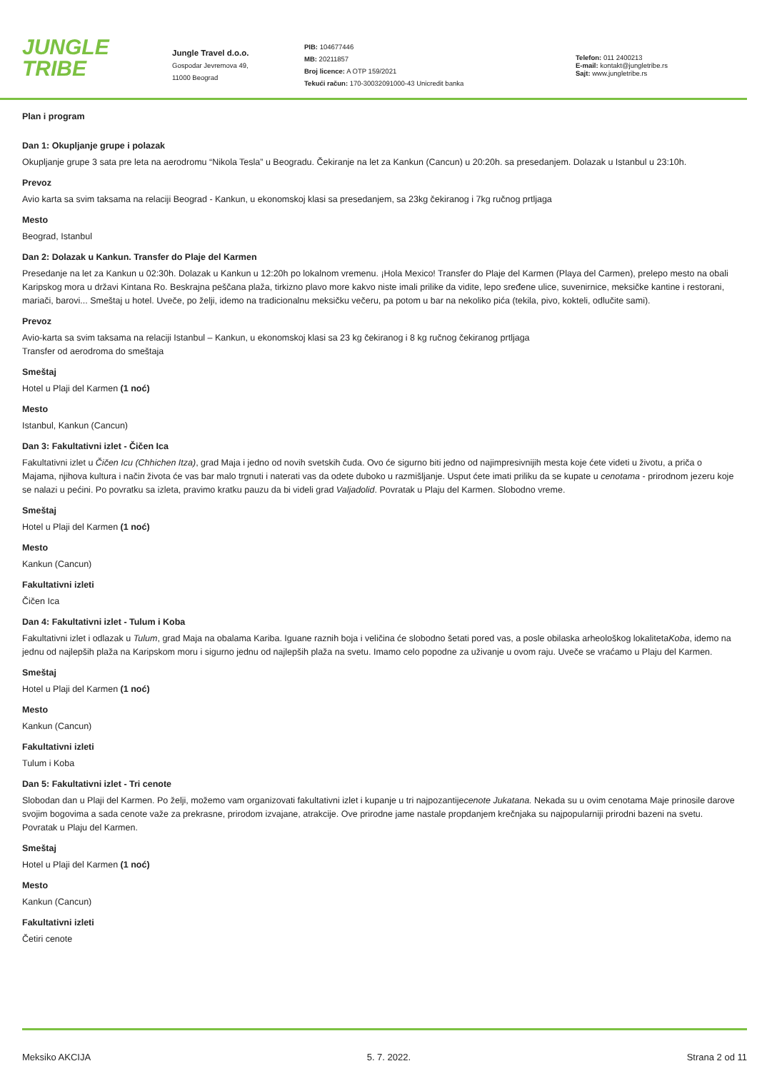JUNGLE
TRIBE
Jungle Travel d.o.o.
Gospodar Jevremova 49,
11000 Beograd
PIB: 104677446
MB: 20211857
Broj licence: A OTP 159/2021
Tekući račun: 170-30032091000-43 Unicredit banka
Telefon: 011 2400213
E-mail: kontakt@jungletribe.rs
Sajt: www.jungletribe.rs
Plan i program
Dan 1: Okupljanje grupe i polazak
Okupljanje grupe 3 sata pre leta na aerodromu “Nikola Tesla” u Beogradu. Čekiranje na let za Kankun (Cancun) u 20:20h. sa presedanjem. Dolazak u Istanbul u 23:10h.
Prevoz
Avio karta sa svim taksama na relaciji Beograd - Kankun, u ekonomskoj klasi sa presedanjem, sa 23kg čekiranog i 7kg ručnog prtljaga
Mesto
Beograd, Istanbul
Dan 2: Dolazak u Kankun. Transfer do Plaje del Karmen
Presedanje na let za Kankun u 02:30h. Dolazak u Kankun u 12:20h po lokalnom vremenu. ¡Hola Mexico! Transfer do Plaje del Karmen (Playa del Carmen), prelepo mesto na obali Karipskog mora u državi Kintana Ro. Beskrajna peščana plaža, tirkizno plavo more kakvo niste imali prilike da vidite, lepo sređene ulice, suvenirnice, meksičke kantine i restorani, mariači, barovi... Smeštaj u hotel. Uveče, po želji, idemo na tradicionalnu meksičku večeru, pa potom u bar na nekoliko pića (tekila, pivo, kokteli, odlučite sami).
Prevoz
Avio-karta sa svim taksama na relaciji Istanbul – Kankun, u ekonomskoj klasi sa 23 kg čekiranog i 8 kg ručnog čekiranog prtljaga
Transfer od aerodroma do smeštaja
Smeštaj
Hotel u Plaji del Karmen (1 noć)
Mesto
Istanbul, Kankun (Cancun)
Dan 3: Fakultativni izlet - Čičen Ica
Fakultativni izlet u Čičen Icu (Chhichen Itza), grad Maja i jedno od novih svetskih čuda. Ovo će sigurno biti jedno od najimpresivnijih mesta koje ćete videti u životu, a priča o Majama, njihova kultura i način života će vas bar malo trgnuti i naterati vas da odete duboko u razmišljanje. Usput ćete imati priliku da se kupate u cenotama - prirodnom jezeru koje se nalazi u pećini. Po povratku sa izleta, pravimo kratku pauzu da bi videli grad Valjadolid. Povratak u Plaju del Karmen. Slobodno vreme.
Smeštaj
Hotel u Plaji del Karmen (1 noć)
Mesto
Kankun (Cancun)
Fakultativni izleti
Čičen Ica
Dan 4: Fakultativni izlet - Tulum i Koba
Fakultativni izlet i odlazak u Tulum, grad Maja na obalama Kariba. Iguane raznih boja i veličina će slobodno šetati pored vas, a posle obilaska arheološkog lokalitetaKoba, idemo na jednu od najlepših plaža na Karipskom moru i sigurno jednu od najlepših plaža na svetu. Imamo celo popodne za uživanje u ovom raju. Uveče se vraćamo u Plaju del Karmen.
Smeštaj
Hotel u Plaji del Karmen (1 noć)
Mesto
Kankun (Cancun)
Fakultativni izleti
Tulum i Koba
Dan 5: Fakultativni izlet - Tri cenote
Slobodan dan u Plaji del Karmen. Po želji, možemo vam organizovati fakultativni izlet i kupanje u tri najpozantijecenote Jukatana. Nekada su u ovim cenotama Maje prinosile darove svojim bogovima a sada cenote važe za prekrasne, prirodom izvajane, atrakcije. Ove prirodne jame nastale propdanjem krečnjaka su najpopularniji prirodni bazeni na svetu. Povratak u Plaju del Karmen.
Smeštaj
Hotel u Plaji del Karmen (1 noć)
Mesto
Kankun (Cancun)
Fakultativni izleti
Četiri cenote
Meksiko AKCIJA 5. 7. 2022. Strana 2 od 11